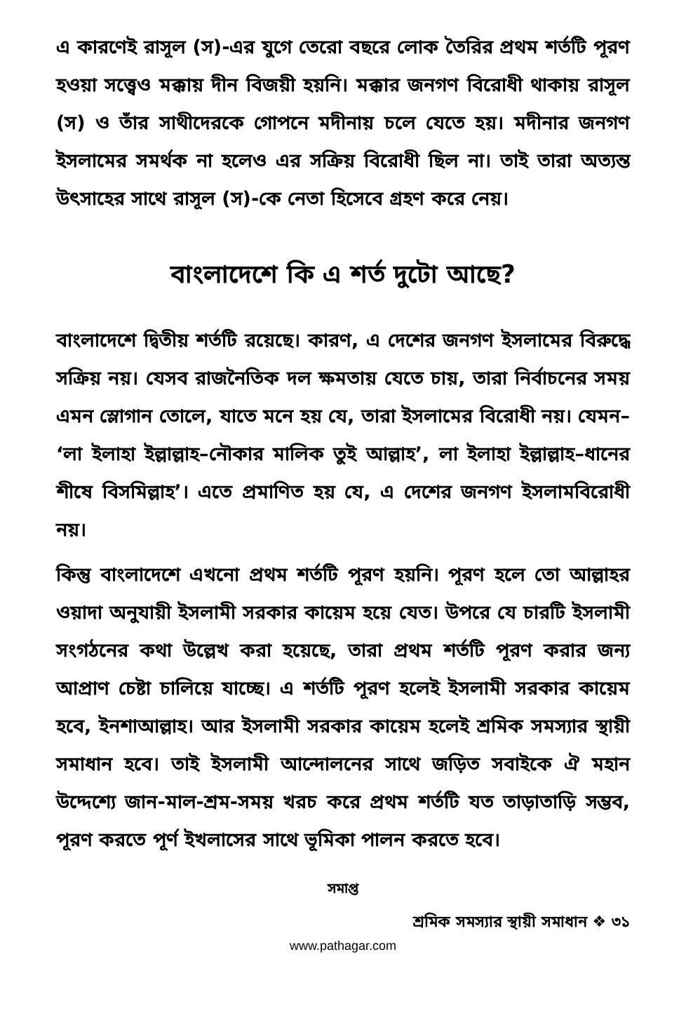এ কারণেই রাসূল (স)-এর যুগে তেরো বছরে লোক তৈরির প্রথম শর্তটি পূরণ হওয়া সত্ত্বেও মক্কায় দীন বিজয়ী হয়নি। মক্কার জনগণ বিরোধী থাকায় রাসূল (স) ও তাঁর সাথীদেরকে গোপনে মদীনায় চলে যেতে হয়। মদীনার জনগণ ইসলামের সমর্থক না হলেও এর সক্রিয় বিরোধী ছিল না। তাই তারা অত্যন্ত উৎসাহের সাথে রাসূল (স)-কে নেতা হিসেবে গ্রহণ করে নেয়।
বাংলাদেশে কি এ শর্ত দুটো আছে?
বাংলাদেশে দ্বিতীয় শর্তটি রয়েছে। কারণ, এ দেশের জনগণ ইসলামের বিরুদ্ধে সক্রিয় নয়। যেসব রাজনৈতিক দল ক্ষমতায় যেতে চায়, তারা নির্বাচনের সময় এমন স্লোগান তোলে, যাতে মনে হয় যে, তারা ইসলামের বিরোধী নয়। যেমন– ‘লা ইলাহা ইল্লাল্লাহ–নৌকার মালিক তুই আল্লাহ’, লা ইলাহা ইল্লাল্লাহ–ধানের শীষে বিসমিল্লাহ’। এতে প্রমাণিত হয় যে, এ দেশের জনগণ ইসলামবিরোধী নয়।
কিন্তু বাংলাদেশে এখনো প্রথম শর্তটি পূরণ হয়নি। পূরণ হলে তো আল্লাহর ওয়াদা অনুযায়ী ইসলামী সরকার কায়েম হয়ে যেত। উপরে যে চারটি ইসলামী সংগঠনের কথা উল্লেখ করা হয়েছে, তারা প্রথম শর্তটি পূরণ করার জন্য আপ্রাণ চেষ্টা চালিয়ে যাচ্ছে। এ শর্তটি পূরণ হলেই ইসলামী সরকার কায়েম হবে, ইনশাআল্লাহ। আর ইসলামী সরকার কায়েম হলেই শ্রমিক সমস্যার স্থায়ী সমাধান হবে। তাই ইসলামী আন্দোলনের সাথে জড়িত সবাইকে ঐ মহান উদ্দেশ্যে জান-মাল-শ্রম-সময় খরচ করে প্রথম শর্তটি যত তাড়াতাড়ি সম্ভব, পূরণ করতে পূর্ণ ইখলাসের সাথে ভূমিকা পালন করতে হবে।
সমাপ্ত
শ্রমিক সমস্যার স্থায়ী সমাধান ❖ ৩১
www.pathagar.com